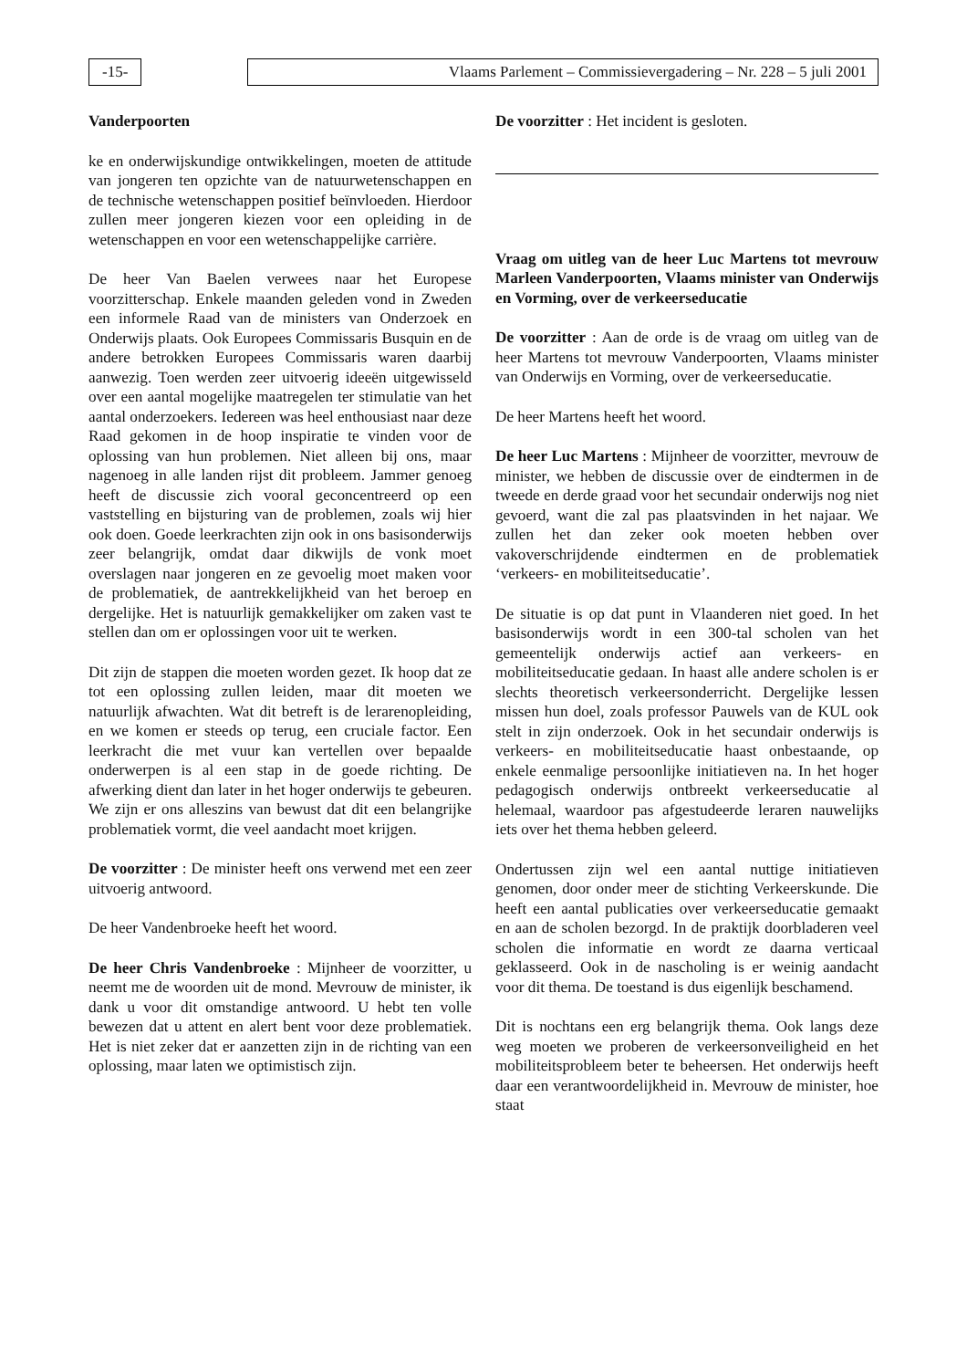-15- Vlaams Parlement – Commissievergadering – Nr. 228 – 5 juli 2001
Vanderpoorten
ke en onderwijskundige ontwikkelingen, moeten de attitude van jongeren ten opzichte van de natuurwetenschappen en de technische wetenschappen positief beïnvloeden. Hierdoor zullen meer jongeren kiezen voor een opleiding in de wetenschappen en voor een wetenschappelijke carrière.
De heer Van Baelen verwees naar het Europese voorzitterschap. Enkele maanden geleden vond in Zweden een informele Raad van de ministers van Onderzoek en Onderwijs plaats. Ook Europees Commissaris Busquin en de andere betrokken Europees Commissaris waren daarbij aanwezig. Toen werden zeer uitvoerig ideeën uitgewisseld over een aantal mogelijke maatregelen ter stimulatie van het aantal onderzoekers. Iedereen was heel enthousiast naar deze Raad gekomen in de hoop inspiratie te vinden voor de oplossing van hun problemen. Niet alleen bij ons, maar nagenoeg in alle landen rijst dit probleem. Jammer genoeg heeft de discussie zich vooral geconcentreerd op een vaststelling en bijsturing van de problemen, zoals wij hier ook doen. Goede leerkrachten zijn ook in ons basisonderwijs zeer belangrijk, omdat daar dikwijls de vonk moet overslagen naar jongeren en ze gevoelig moet maken voor de problematiek, de aantrekkelijkheid van het beroep en dergelijke. Het is natuurlijk gemakkelijker om zaken vast te stellen dan om er oplossingen voor uit te werken.
Dit zijn de stappen die moeten worden gezet. Ik hoop dat ze tot een oplossing zullen leiden, maar dit moeten we natuurlijk afwachten. Wat dit betreft is de lerarenopleiding, en we komen er steeds op terug, een cruciale factor. Een leerkracht die met vuur kan vertellen over bepaalde onderwerpen is al een stap in de goede richting. De afwerking dient dan later in het hoger onderwijs te gebeuren. We zijn er ons alleszins van bewust dat dit een belangrijke problematiek vormt, die veel aandacht moet krijgen.
De voorzitter : De minister heeft ons verwend met een zeer uitvoerig antwoord.
De heer Vandenbroeke heeft het woord.
De heer Chris Vandenbroeke : Mijnheer de voorzitter, u neemt me de woorden uit de mond. Mevrouw de minister, ik dank u voor dit omstandige antwoord. U hebt ten volle bewezen dat u attent en alert bent voor deze problematiek. Het is niet zeker dat er aanzetten zijn in de richting van een oplossing, maar laten we optimistisch zijn.
De voorzitter : Het incident is gesloten.
Vraag om uitleg van de heer Luc Martens tot mevrouw Marleen Vanderpoorten, Vlaams minister van Onderwijs en Vorming, over de verkeerseducatie
De voorzitter : Aan de orde is de vraag om uitleg van de heer Martens tot mevrouw Vanderpoorten, Vlaams minister van Onderwijs en Vorming, over de verkeerseducatie.
De heer Martens heeft het woord.
De heer Luc Martens : Mijnheer de voorzitter, mevrouw de minister, we hebben de discussie over de eindtermen in de tweede en derde graad voor het secundair onderwijs nog niet gevoerd, want die zal pas plaatsvinden in het najaar. We zullen het dan zeker ook moeten hebben over vakoverschrijdende eindtermen en de problematiek ‘verkeers- en mobiliteitseducatie’.
De situatie is op dat punt in Vlaanderen niet goed. In het basisonderwijs wordt in een 300-tal scholen van het gemeentelijk onderwijs actief aan verkeers- en mobiliteitseducatie gedaan. In haast alle andere scholen is er slechts theoretisch verkeersonderricht. Dergelijke lessen missen hun doel, zoals professor Pauwels van de KUL ook stelt in zijn onderzoek. Ook in het secundair onderwijs is verkeers- en mobiliteitseducatie haast onbestaande, op enkele eenmalige persoonlijke initiatieven na. In het hoger pedagogisch onderwijs ontbreekt verkeerseducatie al helemaal, waardoor pas afgestudeerde leraren nauwelijks iets over het thema hebben geleerd.
Ondertussen zijn wel een aantal nuttige initiatieven genomen, door onder meer de stichting Verkeerskunde. Die heeft een aantal publicaties over verkeerseducatie gemaakt en aan de scholen bezorgd. In de praktijk doorbladeren veel scholen die informatie en wordt ze daarna verticaal geklasseerd. Ook in de nascholing is er weinig aandacht voor dit thema. De toestand is dus eigenlijk beschamend.
Dit is nochtans een erg belangrijk thema. Ook langs deze weg moeten we proberen de verkeersonveiligheid en het mobiliteitsprobleem beter te beheersen. Het onderwijs heeft daar een verantwoordelijkheid in. Mevrouw de minister, hoe staat